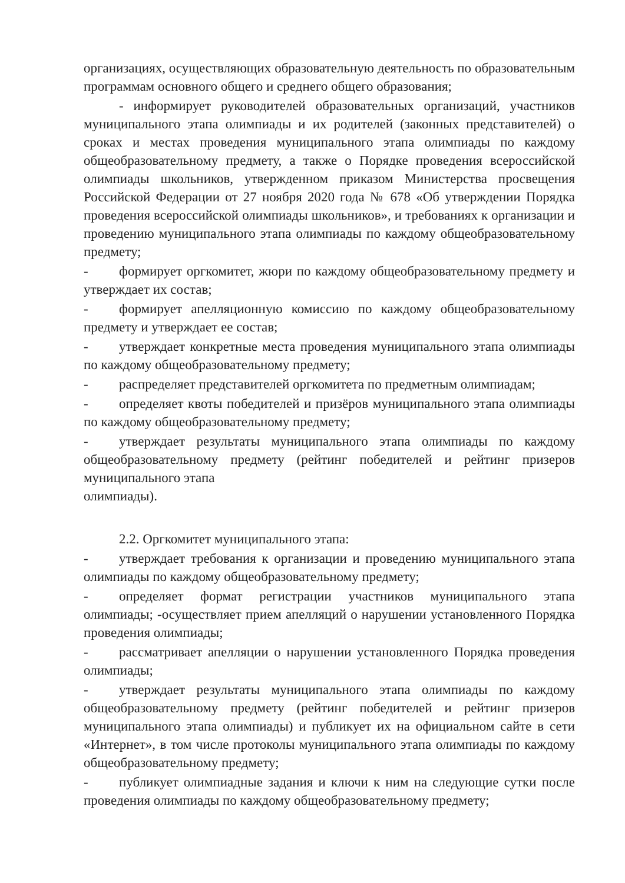организациях, осуществляющих образовательную деятельность по образовательным программам основного общего и среднего общего образования;
- информирует руководителей образовательных организаций, участников муниципального этапа олимпиады и их родителей (законных представителей) о сроках и местах проведения муниципального этапа олимпиады по каждому общеобразовательному предмету, а также о Порядке проведения всероссийской олимпиады школьников, утвержденном приказом Министерства просвещения Российской Федерации от 27 ноября 2020 года № 678 «Об утверждении Порядка проведения всероссийской олимпиады школьников», и требованиях к организации и проведению муниципального этапа олимпиады по каждому общеобразовательному предмету;
- формирует оргкомитет, жюри по каждому общеобразовательному предмету и утверждает их состав;
- формирует апелляционную комиссию по каждому общеобразовательному предмету и утверждает ее состав;
- утверждает конкретные места проведения муниципального этапа олимпиады по каждому общеобразовательному предмету;
- распределяет представителей оргкомитета по предметным олимпиадам;
- определяет квоты победителей и призёров муниципального этапа олимпиады по каждому общеобразовательному предмету;
- утверждает результаты муниципального этапа олимпиады по каждому общеобразовательному предмету (рейтинг победителей и рейтинг призеров муниципального этапа
олимпиады).
2.2. Оргкомитет муниципального этапа:
- утверждает требования к организации и проведению муниципального этапа олимпиады по каждому общеобразовательному предмету;
- определяет формат регистрации участников муниципального этапа олимпиады; -осуществляет прием апелляций о нарушении установленного Порядка проведения олимпиады;
- рассматривает апелляции о нарушении установленного Порядка проведения олимпиады;
- утверждает результаты муниципального этапа олимпиады по каждому общеобразовательному предмету (рейтинг победителей и рейтинг призеров муниципального этапа олимпиады) и публикует их на официальном сайте в сети «Интернет», в том числе протоколы муниципального этапа олимпиады по каждому общеобразовательному предмету;
- публикует олимпиадные задания и ключи к ним на следующие сутки после проведения олимпиады по каждому общеобразовательному предмету;